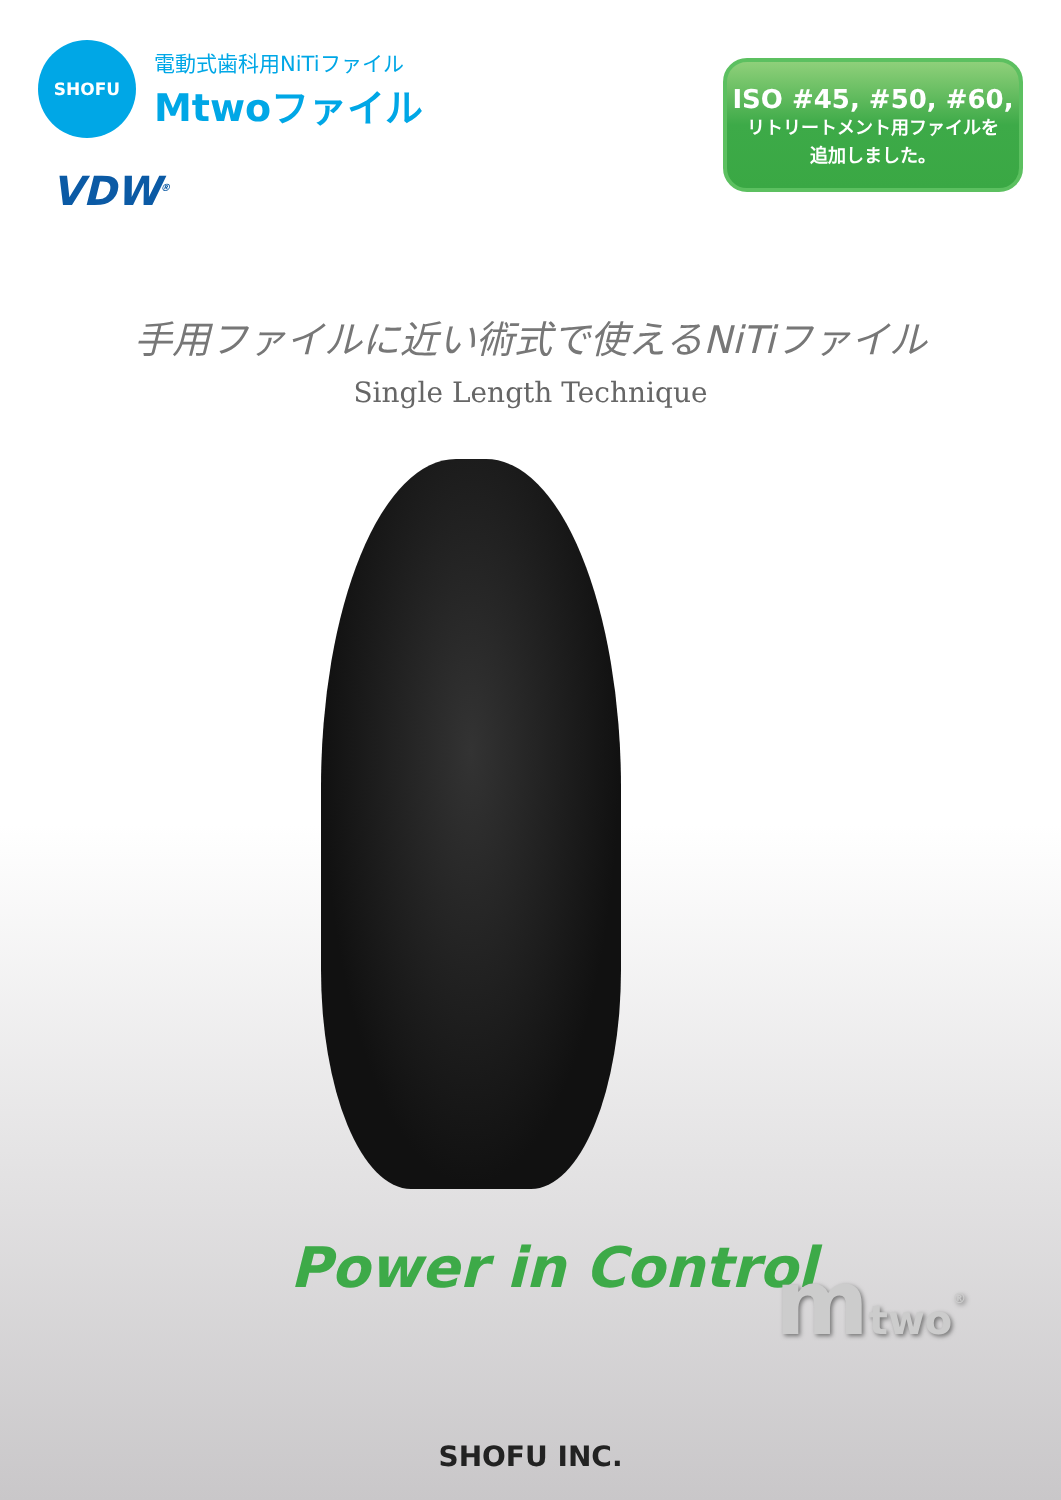SHOFU
電動式歯科用NiTiファイル
Mtwoファイル
VDW<sup>®</sup>
ISO #45, #50, #60,
リトリートメント用ファイルを
追加しました。
手用ファイルに近い術式で使えるNiTiファイル
Single Length Technique
Power in Control
mtwo<sup>®</sup>
SHOFU INC.